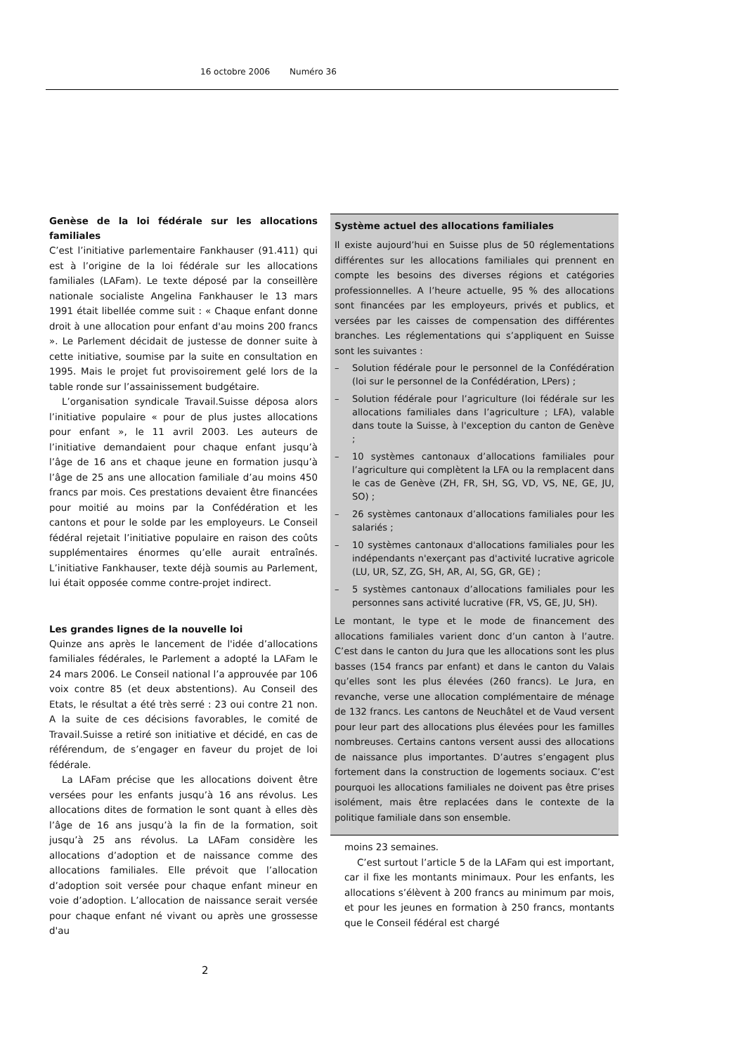16 octobre 2006 Numéro 36
Genèse de la loi fédérale sur les allocations familiales
C’est l’initiative parlementaire Fankhauser (91.411) qui est à l’origine de la loi fédérale sur les allocations familiales (LAFam). Le texte déposé par la conseillère nationale socialiste Angelina Fankhauser le 13 mars 1991 était libellée comme suit : « Chaque enfant donne droit à une allocation pour enfant d'au moins 200 francs ». Le Parlement décidait de justesse de donner suite à cette initiative, soumise par la suite en consultation en 1995. Mais le projet fut provisoirement gelé lors de la table ronde sur l’assainissement budgétaire.
L’organisation syndicale Travail.Suisse déposa alors l’initiative populaire « pour de plus justes allocations pour enfant », le 11 avril 2003. Les auteurs de l’initiative demandaient pour chaque enfant jusqu’à l’âge de 16 ans et chaque jeune en formation jusqu’à l’âge de 25 ans une allocation familiale d’au moins 450 francs par mois. Ces prestations devaient être financées pour moitié au moins par la Confédération et les cantons et pour le solde par les employeurs. Le Conseil fédéral rejetait l’initiative populaire en raison des coûts supplémentaires énormes qu’elle aurait entraînés. L’initiative Fankhauser, texte déjà soumis au Parlement, lui était opposée comme contre-projet indirect.
Les grandes lignes de la nouvelle loi
Quinze ans après le lancement de l'idée d’allocations familiales fédérales, le Parlement a adopté la LAFam le 24 mars 2006. Le Conseil national l’a approuvée par 106 voix contre 85 (et deux abstentions). Au Conseil des Etats, le résultat a été très serré : 23 oui contre 21 non. A la suite de ces décisions favorables, le comité de Travail.Suisse a retiré son initiative et décidé, en cas de référendum, de s’engager en faveur du projet de loi fédérale.
La LAFam précise que les allocations doivent être versées pour les enfants jusqu’à 16 ans révolus. Les allocations dites de formation le sont quant à elles dès l’âge de 16 ans jusqu’à la fin de la formation, soit jusqu’à 25 ans révolus. La LAFam considère les allocations d’adoption et de naissance comme des allocations familiales. Elle prévoit que l’allocation d’adoption soit versée pour chaque enfant mineur en voie d’adoption. L’allocation de naissance serait versée pour chaque enfant né vivant ou après une grossesse d'au
Système actuel des allocations familiales
Il existe aujourd’hui en Suisse plus de 50 réglementations différentes sur les allocations familiales qui prennent en compte les besoins des diverses régions et catégories professionnelles. A l’heure actuelle, 95 % des allocations sont financées par les employeurs, privés et publics, et versées par les caisses de compensation des différentes branches. Les réglementations qui s’appliquent en Suisse sont les suivantes :
– Solution fédérale pour le personnel de la Confédération (loi sur le personnel de la Confédération, LPers) ;
– Solution fédérale pour l’agriculture (loi fédérale sur les allocations familiales dans l’agriculture ; LFA), valable dans toute la Suisse, à l'exception du canton de Genève ;
– 10 systèmes cantonaux d’allocations familiales pour l’agriculture qui complètent la LFA ou la remplacent dans le cas de Genève (ZH, FR, SH, SG, VD, VS, NE, GE, JU, SO) ;
– 26 systèmes cantonaux d’allocations familiales pour les salariés ;
– 10 systèmes cantonaux d'allocations familiales pour les indépendants n'exerçant pas d'activité lucrative agricole (LU, UR, SZ, ZG, SH, AR, AI, SG, GR, GE) ;
– 5 systèmes cantonaux d’allocations familiales pour les personnes sans activité lucrative (FR, VS, GE, JU, SH).
Le montant, le type et le mode de financement des allocations familiales varient donc d’un canton à l’autre. C’est dans le canton du Jura que les allocations sont les plus basses (154 francs par enfant) et dans le canton du Valais qu’elles sont les plus élevées (260 francs). Le Jura, en revanche, verse une allocation complémentaire de ménage de 132 francs. Les cantons de Neuchâtel et de Vaud versent pour leur part des allocations plus élevées pour les familles nombreuses. Certains cantons versent aussi des allocations de naissance plus importantes. D’autres s’engagent plus fortement dans la construction de logements sociaux. C’est pourquoi les allocations familiales ne doivent pas être prises isolément, mais être replacées dans le contexte de la politique familiale dans son ensemble.
moins 23 semaines.
C’est surtout l’article 5 de la LAFam qui est important, car il fixe les montants minimaux. Pour les enfants, les allocations s’élèvent à 200 francs au minimum par mois, et pour les jeunes en formation à 250 francs, montants que le Conseil fédéral est chargé
2